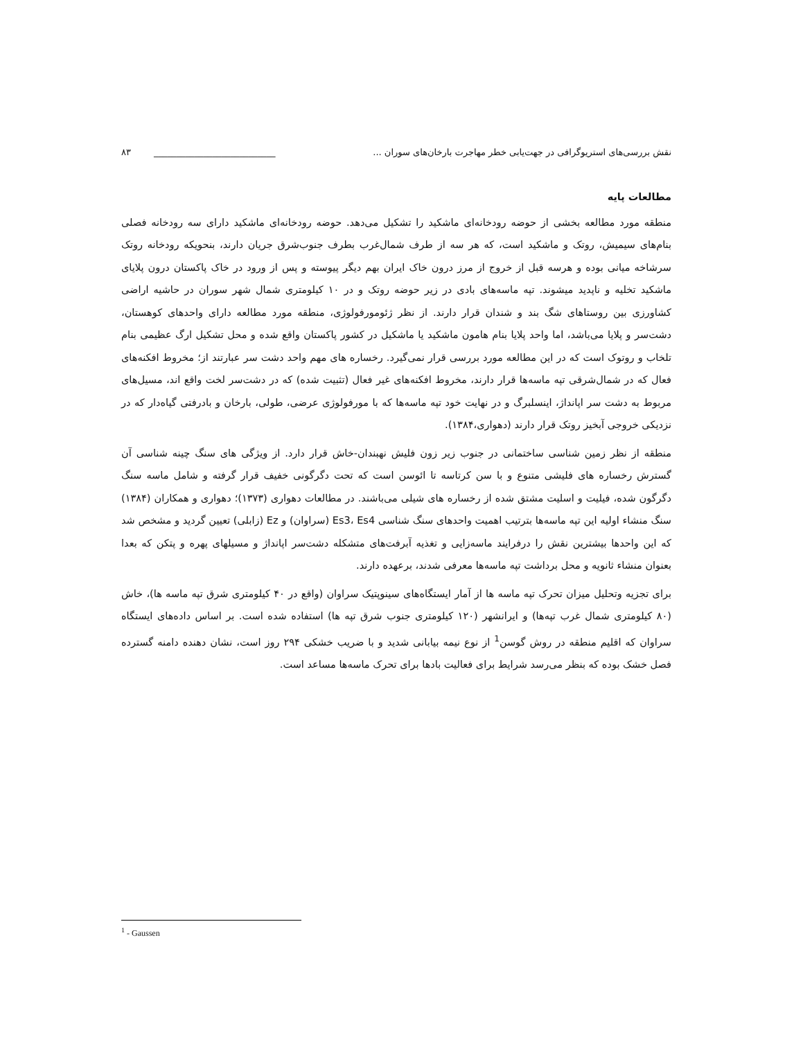نقش بررسی‌های استریوگرافی در جهت‌یابی خطر مهاجرت بارخان‌های سوران ... ___________________________ ۸۳
مطالعات پایه
منطقه مورد مطالعه بخشی از حوضه رودخانه‌ای ماشکید را تشکیل می‌دهد. حوضه رودخانه‌ای ماشکید دارای سه رودخانه فصلی بنام‌های سیمیش، روتک و ماشکید است، که هر سه از طرف شمال‌غرب بطرف جنوب‌شرق جریان دارند، بنحویکه رودخانه روتک سرشاخه میانی بوده و هرسه قبل از خروج از مرز درون خاک ایران بهم دیگر پیوسته و پس از ورود در خاک پاکستان درون پلایای ماشکید تخلیه و ناپدید میشوند. تپه ماسه‌های بادی در زیر حوضه روتک و در ۱۰ کیلومتری شمال شهر سوران در حاشیه اراضی کشاورزی بین روستاهای شگ بند و شندان قرار دارند. از نظر ژئومورفولوژی، منطقه مورد مطالعه دارای واحدهای کوهستان، دشت‌سر و پلایا می‌باشد، اما واحد پلایا بنام هامون ماشکید یا ماشکیل در کشور پاکستان واقع شده و محل تشکیل ارگ عظیمی بنام تلخاب و روتوک است که در این مطالعه مورد بررسی قرار نمی‌گیرد. رخساره های مهم واحد دشت سر عبارتند از؛ مخروط افکنه‌های فعال که در شمال‌شرقی تپه ماسه‌ها قرار دارند، مخروط افکنه‌های غیر فعال (تثبیت شده) که در دشت‌سر لخت واقع اند، مسیل‌های مربوط به دشت سر اپانداژ، اینسلبرگ و در نهایت خود تپه ماسه‌ها که با مورفولوژی عرضی، طولی، بارخان و بادرفتی گیاه‌دار که در نزدیکی خروجی آبخیز روتک قرار دارند (دهواری،۱۳۸۴).
منطقه از نظر زمین شناسی ساختمانی در جنوب زیر زون فلیش نهبندان-خاش قرار دارد. از ویژگی های سنگ چینه شناسی آن گسترش رخساره های فلیشی متنوع و با سن کرتاسه تا ائوسن است که تحت دگرگونی خفیف قرار گرفته و شامل ماسه سنگ دگرگون شده، فیلیت و اسلیت مشتق شده از رخساره های شیلی می‌باشند. در مطالعات دهواری (۱۳۷۳)؛ دهواری و همکاران (۱۳۸۴) سنگ منشاء اولیه این تپه ماسه‌ها بترتیب اهمیت واحدهای سنگ شناسی Es3، Es4 (سراوان) و Ez (زابلی) تعیین گردید و مشخص شد که این واحدها بیشترین نقش را درفرایند ماسه‌زایی و تغذیه آبرفت‌های متشکله دشت‌سر اپانداژ و مسیلهای پهره و پتکن که بعدا بعنوان منشاء ثانویه و محل برداشت تپه ماسه‌ها معرفی شدند، برعهده دارند.
برای تجزیه وتحلیل میزان تحرک تپه ماسه ها از آمار ایستگاه‌های سینوپتیک سراوان (واقع در ۴۰ کیلومتری شرق تپه ماسه ها)، خاش (۸۰ کیلومتری شمال غرب تپه‌ها) و ایرانشهر (۱۲۰ کیلومتری جنوب شرق تپه ها) استفاده شده است. بر اساس داده‌های ایستگاه سراوان که اقلیم منطقه در روش گوسن<sup>1</sup> از نوع نیمه بیابانی شدید و با ضریب خشکی ۲۹۴ روز است، نشان دهنده دامنه گسترده فصل خشک بوده که بنظر می‌رسد شرایط برای فعالیت بادها برای تحرک ماسه‌ها مساعد است.
<sup>1</sup> - Gaussen